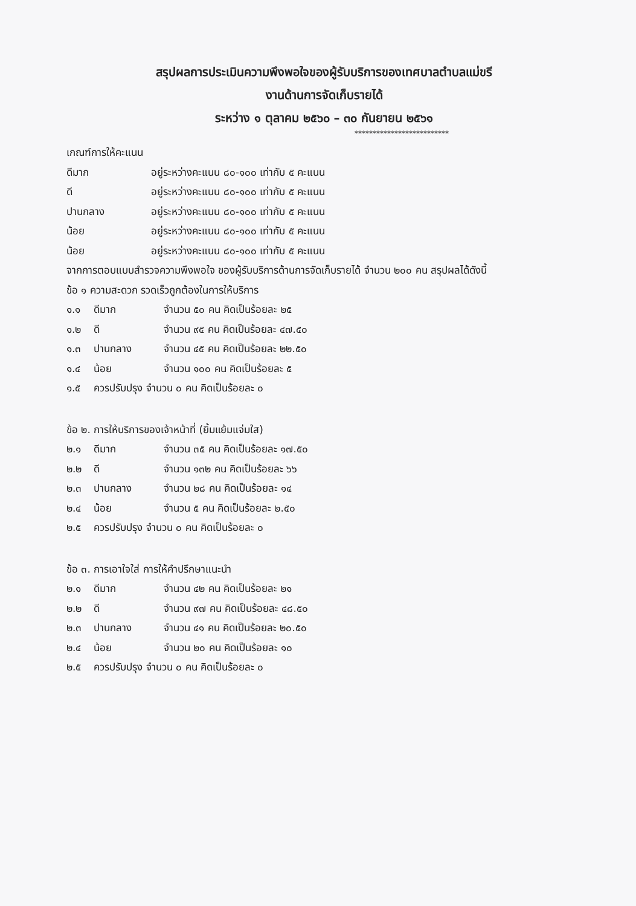สรุปผลการประเมินความพึงพอใจของผู้รับบริการของเทศบาลตำบลแม่ขรี
งานด้านการจัดเก็บรายได้
ระหว่าง ๑ ตุลาคม ๒๕๖๐ – ๓๐ กันยายน ๒๕๖๑
**************************
เกณฑ์การให้คะแนน
ดีมาก อยู่ระหว่างคะแนน ๘๐-๑๐๐ เท่ากับ ๕ คะแนน
ดี อยู่ระหว่างคะแนน ๘๐-๑๐๐ เท่ากับ ๕ คะแนน
ปานกลาง อยู่ระหว่างคะแนน ๘๐-๑๐๐ เท่ากับ ๕ คะแนน
น้อย อยู่ระหว่างคะแนน ๘๐-๑๐๐ เท่ากับ ๕ คะแนน
น้อย อยู่ระหว่างคะแนน ๘๐-๑๐๐ เท่ากับ ๕ คะแนน
จากการตอบแบบสำรวจความพึงพอใจ ของผู้รับบริการด้านการจัดเก็บรายได้ จำนวน ๒๐๐ คน สรุปผลได้ดังนี้
ข้อ ๑ ความสะดวก รวดเร็วถูกต้องในการให้บริการ
๑.๑ ดีมาก จำนวน ๕๐ คน คิดเป็นร้อยละ ๒๕
๑.๒ ดี จำนวน ๙๕ คน คิดเป็นร้อยละ ๔๗.๕๐
๑.๓ ปานกลาง จำนวน ๔๕ คน คิดเป็นร้อยละ ๒๒.๕๐
๑.๔ น้อย จำนวน ๑๐๐ คน คิดเป็นร้อยละ ๕
๑.๕ ควรปรับปรุง จำนวน ๐ คน คิดเป็นร้อยละ ๐
ข้อ ๒. การให้บริการของเจ้าหน้าที่ (ยิ้มแย้มแจ่มใส)
๒.๑ ดีมาก จำนวน ๓๕ คน คิดเป็นร้อยละ ๑๗.๕๐
๒.๒ ดี จำนวน ๑๓๒ คน คิดเป็นร้อยละ ๖๖
๒.๓ ปานกลาง จำนวน ๒๘ คน คิดเป็นร้อยละ ๑๔
๒.๔ น้อย จำนวน ๕ คน คิดเป็นร้อยละ ๒.๕๐
๒.๕ ควรปรับปรุง จำนวน ๐ คน คิดเป็นร้อยละ ๐
ข้อ ๓. การเอาใจใส่ การให้คำปรึกษาแนะนำ
๒.๑ ดีมาก จำนวน ๔๒ คน คิดเป็นร้อยละ ๒๑
๒.๒ ดี จำนวน ๙๗ คน คิดเป็นร้อยละ ๔๘.๕๐
๒.๓ ปานกลาง จำนวน ๔๑ คน คิดเป็นร้อยละ ๒๐.๕๐
๒.๔ น้อย จำนวน ๒๐ คน คิดเป็นร้อยละ ๑๐
๒.๕ ควรปรับปรุง จำนวน ๐ คน คิดเป็นร้อยละ ๐